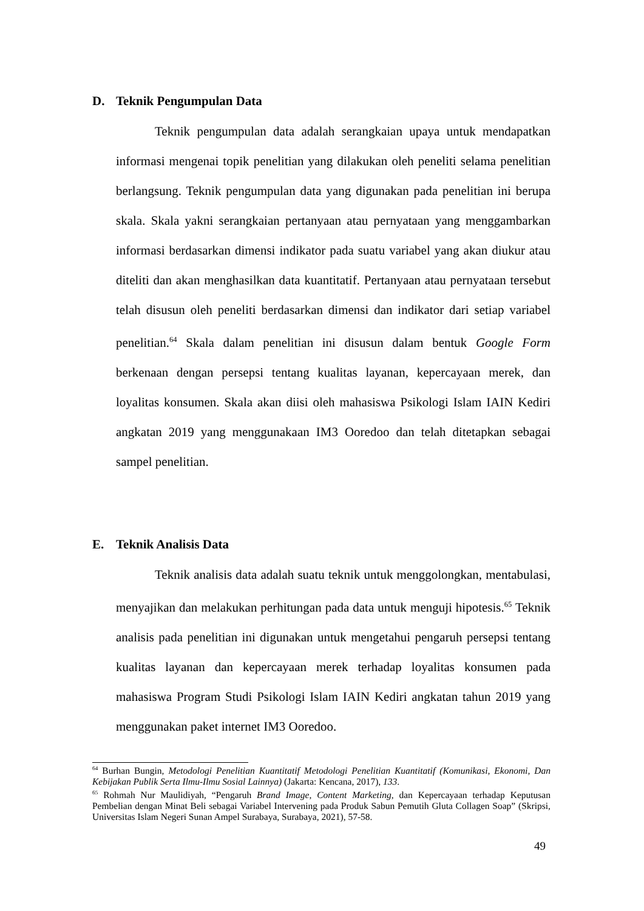D. Teknik Pengumpulan Data
Teknik pengumpulan data adalah serangkaian upaya untuk mendapatkan informasi mengenai topik penelitian yang dilakukan oleh peneliti selama penelitian berlangsung. Teknik pengumpulan data yang digunakan pada penelitian ini berupa skala. Skala yakni serangkaian pertanyaan atau pernyataan yang menggambarkan informasi berdasarkan dimensi indikator pada suatu variabel yang akan diukur atau diteliti dan akan menghasilkan data kuantitatif. Pertanyaan atau pernyataan tersebut telah disusun oleh peneliti berdasarkan dimensi dan indikator dari setiap variabel penelitian.<sup>64</sup> Skala dalam penelitian ini disusun dalam bentuk Google Form berkenaan dengan persepsi tentang kualitas layanan, kepercayaan merek, dan loyalitas konsumen. Skala akan diisi oleh mahasiswa Psikologi Islam IAIN Kediri angkatan 2019 yang menggunakaan IM3 Ooredoo dan telah ditetapkan sebagai sampel penelitian.
E. Teknik Analisis Data
Teknik analisis data adalah suatu teknik untuk menggolongkan, mentabulasi, menyajikan dan melakukan perhitungan pada data untuk menguji hipotesis.<sup>65</sup> Teknik analisis pada penelitian ini digunakan untuk mengetahui pengaruh persepsi tentang kualitas layanan dan kepercayaan merek terhadap loyalitas konsumen pada mahasiswa Program Studi Psikologi Islam IAIN Kediri angkatan tahun 2019 yang menggunakan paket internet IM3 Ooredoo.
<sup>64</sup> Burhan Bungin, Metodologi Penelitian Kuantitatif Metodologi Penelitian Kuantitatif (Komunikasi, Ekonomi, Dan Kebijakan Publik Serta Ilmu-Ilmu Sosial Lainnya) (Jakarta: Kencana, 2017), 133.
<sup>65</sup> Rohmah Nur Maulidiyah, “Pengaruh Brand Image, Content Marketing, dan Kepercayaan terhadap Keputusan Pembelian dengan Minat Beli sebagai Variabel Intervening pada Produk Sabun Pemutih Gluta Collagen Soap” (Skripsi, Universitas Islam Negeri Sunan Ampel Surabaya, Surabaya, 2021), 57-58.
49